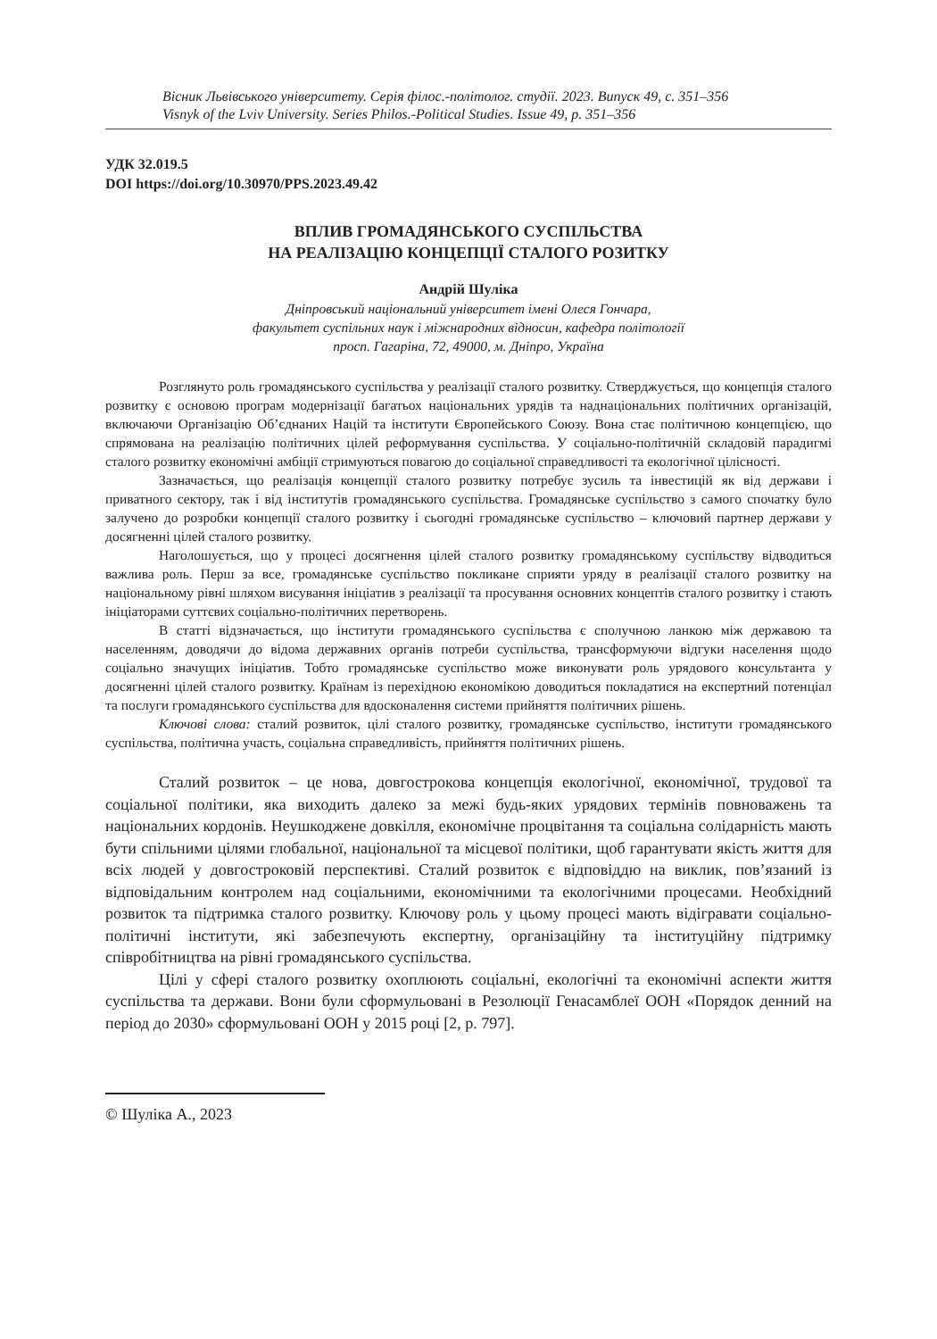Вісник Львівського університету. Серія філос.-політолог. студії. 2023. Випуск 49, с. 351–356
Visnyk of the Lviv University. Series Philos.-Political Studies. Issue 49, p. 351–356
УДК 32.019.5
DOI https://doi.org/10.30970/PPS.2023.49.42
ВПЛИВ ГРОМАДЯНСЬКОГО СУСПІЛЬСТВА
НА РЕАЛІЗАЦІЮ КОНЦЕПЦІЇ СТАЛОГО РОЗИТКУ
Андрій Шуліка
Дніпровський національний університет імені Олеся Гончара,
факультет суспільних наук і міжнародних відносин, кафедра політології
просп. Гагаріна, 72, 49000, м. Дніпро, Україна
Розглянуто роль громадянського суспільства у реалізації сталого розвитку. Стверджується, що концепція сталого розвитку є основою програм модернізації багатьох національних урядів та наднаціональних політичних організацій, включаючи Організацію Об’єднаних Націй та інститути Європейського Союзу. Вона стає політичною концепцією, що спрямована на реалізацію політичних цілей реформування суспільства. У соціально-політичній складовій парадигмі сталого розвитку економічні амбіції стримуються повагою до соціальної справедливості та екологічної цілісності.
Зазначається, що реалізація концепції сталого розвитку потребує зусиль та інвестицій як від держави і приватного сектору, так і від інститутів громадянського суспільства. Громадянське суспільство з самого спочатку було залучено до розробки концепції сталого розвитку і сьогодні громадянське суспільство – ключовий партнер держави у досягненні цілей сталого розвитку.
Наголошується, що у процесі досягнення цілей сталого розвитку громадянському суспільству відводиться важлива роль. Перш за все, громадянське суспільство покликане сприяти уряду в реалізації сталого розвитку на національному рівні шляхом висування ініціатив з реалізації та просування основних концептів сталого розвитку і стають ініціаторами суттєвих соціально-політичних перетворень.
В статті відзначається, що інститути громадянського суспільства є сполучною ланкою між державою та населенням, доводячи до відома державних органів потреби суспільства, трансформуючи відгуки населення щодо соціально значущих ініціатив. Тобто громадянське суспільство може виконувати роль урядового консультанта у досягненні цілей сталого розвитку. Країнам із перехідною економікою доводиться покладатися на експертний потенціал та послуги громадянського суспільства для вдосконалення системи прийняття політичних рішень.
Ключові слова: сталий розвиток, цілі сталого розвитку, громадянське суспільство, інститути громадянського суспільства, політична участь, соціальна справедливість, прийняття політичних рішень.
Сталий розвиток – це нова, довгострокова концепція екологічної, економічної, трудової та соціальної політики, яка виходить далеко за межі будь-яких урядових термінів повноважень та національних кордонів. Неушкоджене довкілля, економічне процвітання та соціальна солідарність мають бути спільними цілями глобальної, національної та місцевої політики, щоб гарантувати якість життя для всіх людей у довгостроковій перспективі. Сталий розвиток є відповіддю на виклик, пов’язаний із відповідальним контролем над соціальними, економічними та екологічними процесами. Необхідний розвиток та підтримка сталого розвитку. Ключову роль у цьому процесі мають відігравати соціально-політичні інститути, які забезпечують експертну, організаційну та інституційну підтримку співробітництва на рівні громадянського суспільства.
Цілі у сфері сталого розвитку охоплюють соціальні, екологічні та економічні аспекти життя суспільства та держави. Вони були сформульовані в Резолюції Генасамблеї ООН «Порядок денний на період до 2030» сформульовані ООН у 2015 році [2, p. 797].
© Шуліка А., 2023